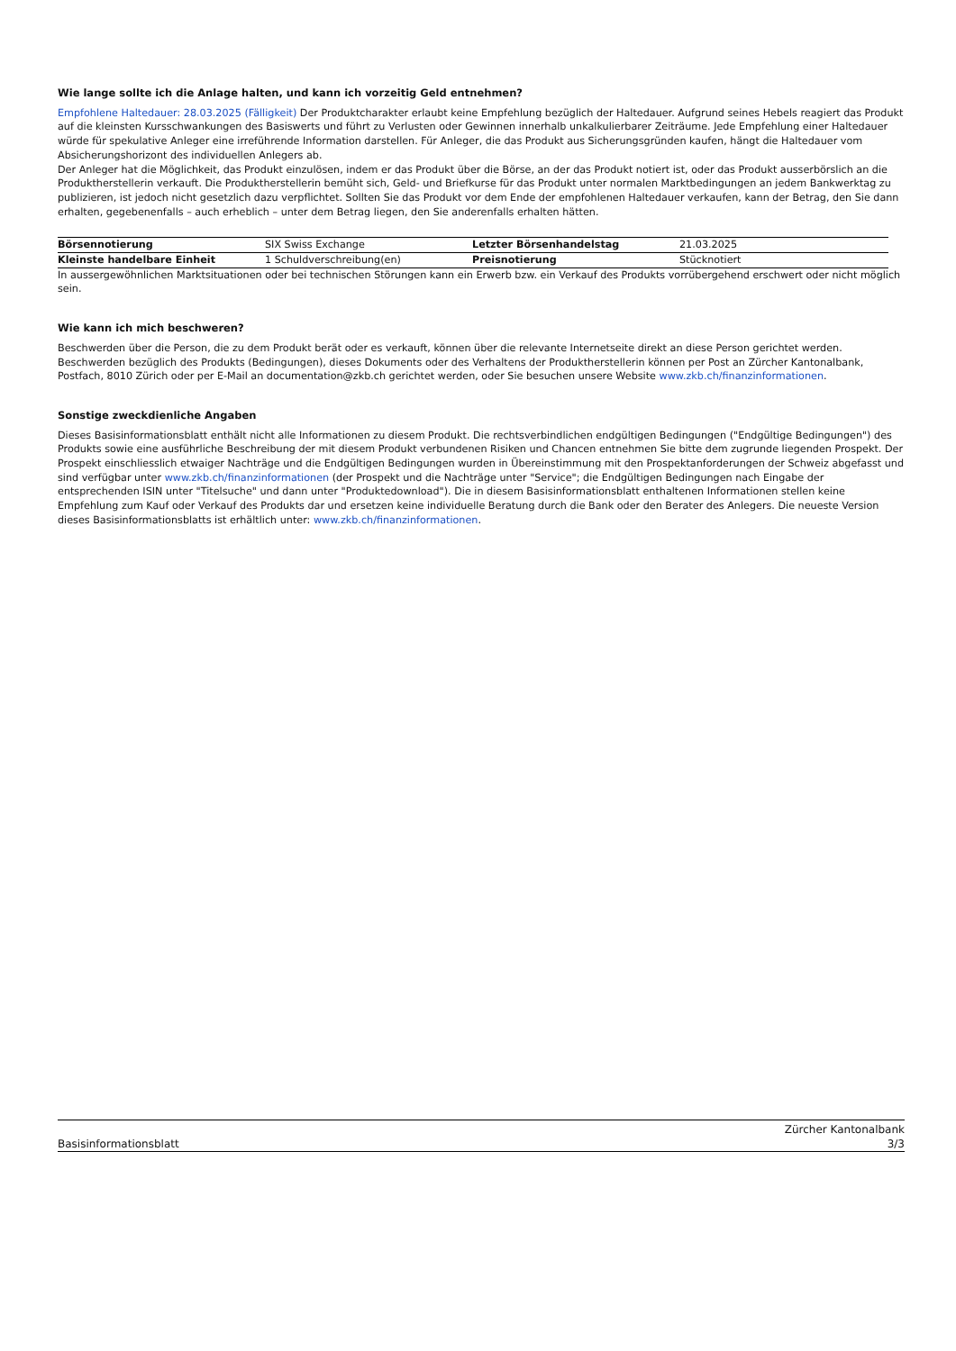Wie lange sollte ich die Anlage halten, und kann ich vorzeitig Geld entnehmen?
Empfohlene Haltedauer: 28.03.2025 (Fälligkeit) Der Produktcharakter erlaubt keine Empfehlung bezüglich der Haltedauer. Aufgrund seines Hebels reagiert das Produkt auf die kleinsten Kursschwankungen des Basiswerts und führt zu Verlusten oder Gewinnen innerhalb unkalkulierbarer Zeiträume. Jede Empfehlung einer Haltedauer würde für spekulative Anleger eine irreführende Information darstellen. Für Anleger, die das Produkt aus Sicherungsgründen kaufen, hängt die Haltedauer vom Absicherungshorizont des individuellen Anlegers ab.
Der Anleger hat die Möglichkeit, das Produkt einzulösen, indem er das Produkt über die Börse, an der das Produkt notiert ist, oder das Produkt ausserbörslich an die Produktherstellerin verkauft. Die Produktherstellerin bemüht sich, Geld- und Briefkurse für das Produkt unter normalen Marktbedingungen an jedem Bankwerktag zu publizieren, ist jedoch nicht gesetzlich dazu verpflichtet. Sollten Sie das Produkt vor dem Ende der empfohlenen Haltedauer verkaufen, kann der Betrag, den Sie dann erhalten, gegebenenfalls – auch erheblich – unter dem Betrag liegen, den Sie anderenfalls erhalten hätten.
| Börsennotierung | SIX Swiss Exchange | Letzter Börsenhandelstag | 21.03.2025 |
| Kleinste handelbare Einheit | 1 Schuldverschreibung(en) | Preisnotierung | Stücknotiert |
In aussergewöhnlichen Marktsituationen oder bei technischen Störungen kann ein Erwerb bzw. ein Verkauf des Produkts vorrübergehend erschwert oder nicht möglich sein.
Wie kann ich mich beschweren?
Beschwerden über die Person, die zu dem Produkt berät oder es verkauft, können über die relevante Internetseite direkt an diese Person gerichtet werden. Beschwerden bezüglich des Produkts (Bedingungen), dieses Dokuments oder des Verhaltens der Produktherstellerin können per Post an Zürcher Kantonalbank, Postfach, 8010 Zürich oder per E-Mail an documentation@zkb.ch gerichtet werden, oder Sie besuchen unsere Website www.zkb.ch/finanzinformationen.
Sonstige zweckdienliche Angaben
Dieses Basisinformationsblatt enthält nicht alle Informationen zu diesem Produkt. Die rechtsverbindlichen endgültigen Bedingungen ("Endgültige Bedingungen") des Produkts sowie eine ausführliche Beschreibung der mit diesem Produkt verbundenen Risiken und Chancen entnehmen Sie bitte dem zugrunde liegenden Prospekt. Der Prospekt einschliesslich etwaiger Nachträge und die Endgültigen Bedingungen wurden in Übereinstimmung mit den Prospektanforderungen der Schweiz abgefasst und sind verfügbar unter www.zkb.ch/finanzinformationen (der Prospekt und die Nachträge unter "Service"; die Endgültigen Bedingungen nach Eingabe der entsprechenden ISIN unter "Titelsuche" und dann unter "Produktedownload"). Die in diesem Basisinformationsblatt enthaltenen Informationen stellen keine Empfehlung zum Kauf oder Verkauf des Produkts dar und ersetzen keine individuelle Beratung durch die Bank oder den Berater des Anlegers. Die neueste Version dieses Basisinformationsblatts ist erhältlich unter: www.zkb.ch/finanzinformationen.
Basisinformationsblatt Zürcher Kantonalbank
3/3